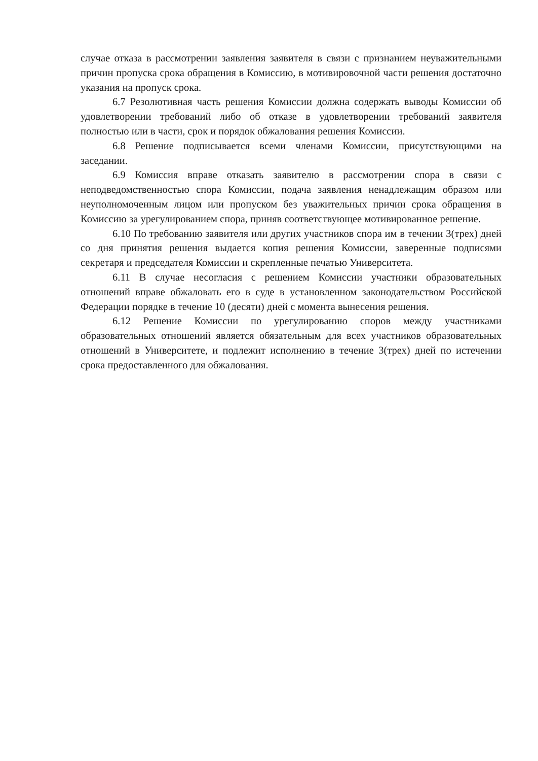случае отказа в рассмотрении заявления заявителя в связи с признанием неуважительными причин пропуска срока обращения в Комиссию, в мотивировочной части решения достаточно указания на пропуск срока.
6.7 Резолютивная часть решения Комиссии должна содержать выводы Комиссии об удовлетворении требований либо об отказе в удовлетворении требований заявителя полностью или в части, срок и порядок обжалования решения Комиссии.
6.8 Решение подписывается всеми членами Комиссии, присутствующими на заседании.
6.9 Комиссия вправе отказать заявителю в рассмотрении спора в связи с неподведомственностью спора Комиссии, подача заявления ненадлежащим образом или неуполномоченным лицом или пропуском без уважительных причин срока обращения в Комиссию за урегулированием спора, приняв соответствующее мотивированное решение.
6.10 По требованию заявителя или других участников спора им в течении 3(трех) дней со дня принятия решения выдается копия решения Комиссии, заверенные подписями секретаря и председателя Комиссии и скрепленные печатью Университета.
6.11 В случае несогласия с решением Комиссии участники образовательных отношений вправе обжаловать его в суде в установленном законодательством Российской Федерации порядке в течение 10 (десяти) дней с момента вынесения решения.
6.12 Решение Комиссии по урегулированию споров между участниками образовательных отношений является обязательным для всех участников образовательных отношений в Университете, и подлежит исполнению в течение 3(трех) дней по истечении срока предоставленного для обжалования.